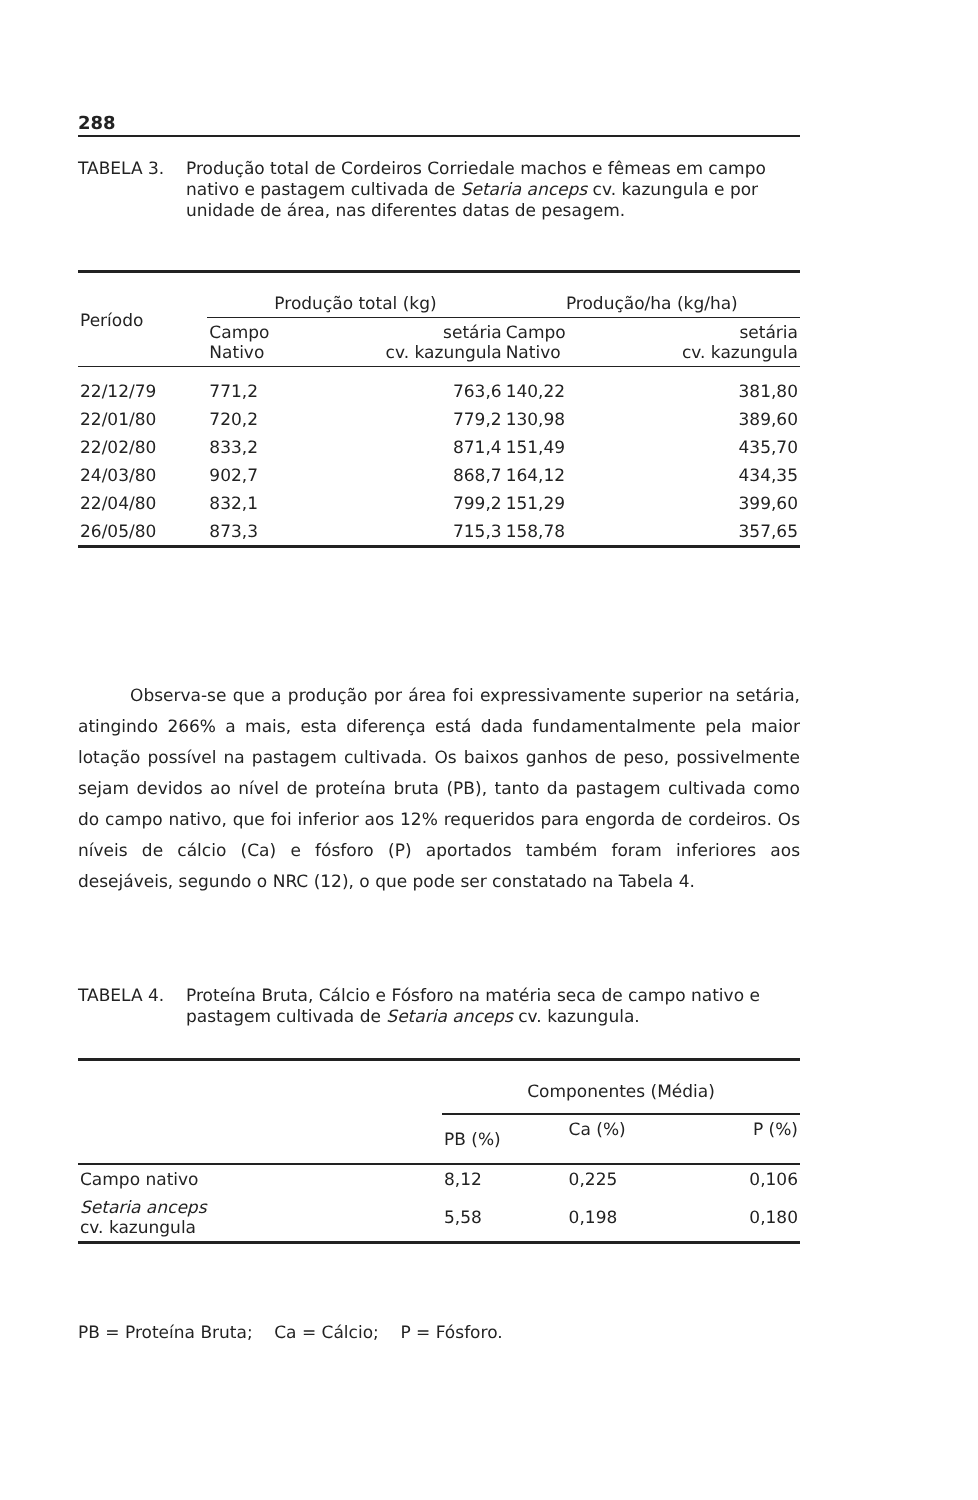288
TABELA 3. Produção total de Cordeiros Corriedale machos e fêmeas em campo nativo e pastagem cultivada de Setaria anceps cv. kazungula e por unidade de área, nas diferentes datas de pesagem.
| Período | Produção total (kg) | | Produção/ha (kg/ha) | |
| --- | --- | --- | --- | --- |
| | Campo Nativo | setária cv. kazungula | Campo Nativo | setária cv. kazungula |
| 22/12/79 | 771,2 | 763,6 | 140,22 | 381,80 |
| 22/01/80 | 720,2 | 779,2 | 130,98 | 389,60 |
| 22/02/80 | 833,2 | 871,4 | 151,49 | 435,70 |
| 24/03/80 | 902,7 | 868,7 | 164,12 | 434,35 |
| 22/04/80 | 832,1 | 799,2 | 151,29 | 399,60 |
| 26/05/80 | 873,3 | 715,3 | 158,78 | 357,65 |
Observa-se que a produção por área foi expressivamente superior na setária, atingindo 266% a mais, esta diferença está dada fundamentalmente pela maior lotação possível na pastagem cultivada. Os baixos ganhos de peso, possivelmente sejam devidos ao nível de proteína bruta (PB), tanto da pastagem cultivada como do campo nativo, que foi inferior aos 12% requeridos para engorda de cordeiros. Os níveis de cálcio (Ca) e fósforo (P) aportados também foram inferiores aos desejáveis, segundo o NRC (12), o que pode ser constatado na Tabela 4.
TABELA 4. Proteína Bruta, Cálcio e Fósforo na matéria seca de campo nativo e pastagem cultivada de Setaria anceps cv. kazungula.
| | Componentes (Média) | | |
| --- | --- | --- | --- |
| | PB (%) | Ca (%) | P (%) |
| Campo nativo | 8,12 | 0,225 | 0,106 |
| Setaria anceps cv. kazungula | 5,58 | 0,198 | 0,180 |
PB = Proteína Bruta; Ca = Cálcio; P = Fósforo.